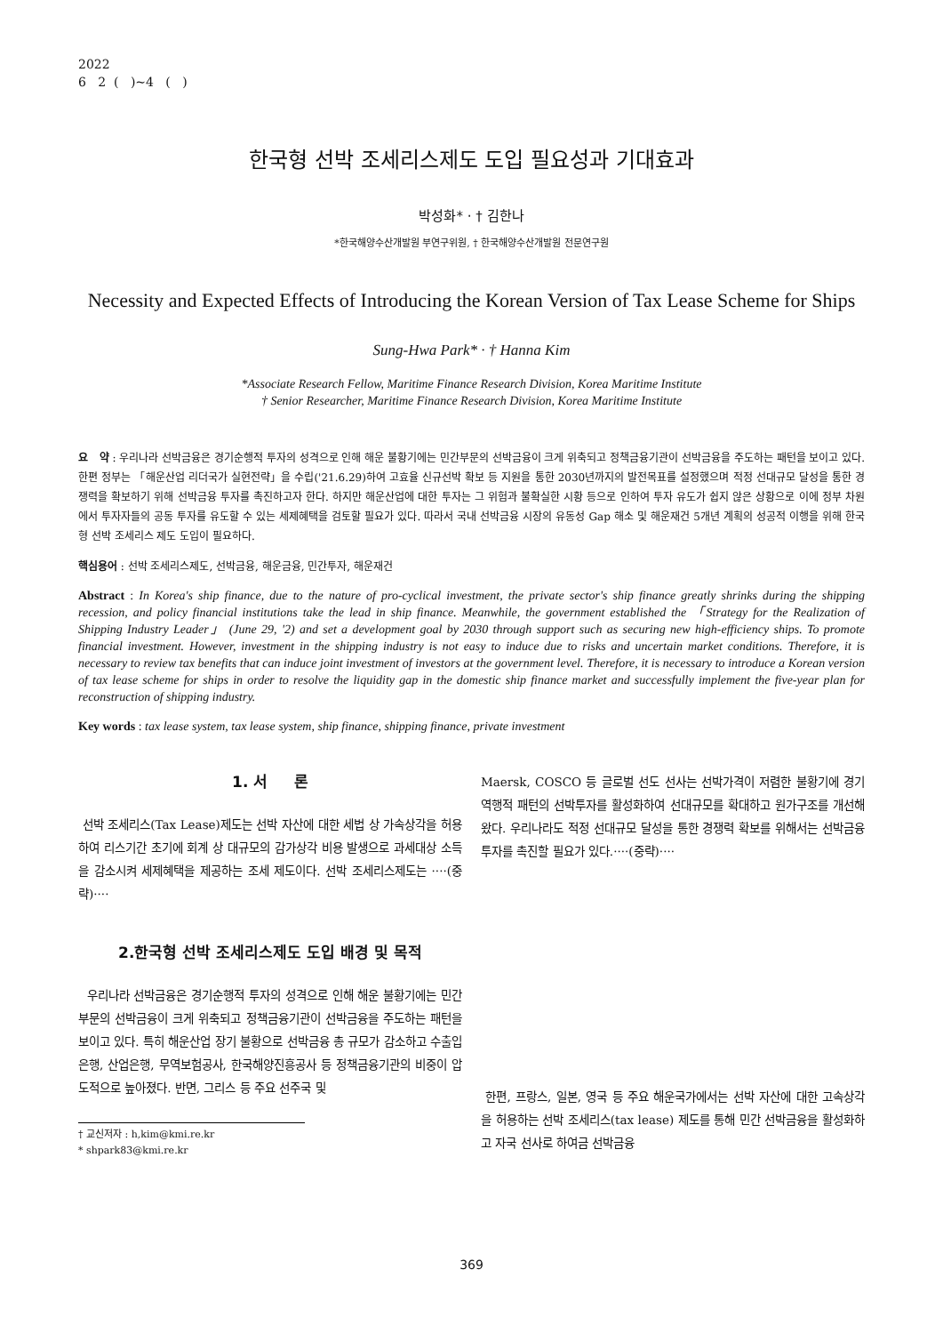2022
6 2 ( )~4 ( )
한국형 선박 조세리스제도 도입 필요성과 기대효과
박성화* · † 김한나
*한국해양수산개발원 부연구위원, † 한국해양수산개발원 전문연구원
Necessity and Expected Effects of Introducing the Korean Version of Tax Lease Scheme for Ships
Sung-Hwa Park* · † Hanna Kim
*Associate Research Fellow, Maritime Finance Research Division, Korea Maritime Institute
† Senior Researcher, Maritime Finance Research Division, Korea Maritime Institute
요 약 : 우리나라 선박금융은 경기순행적 투자의 성격으로 인해 해운 불황기에는 민간부문의 선박금융이 크게 위축되고 정책금융기관이 선박금융을 주도하는 패턴을 보이고 있다. 한편 정부는 「해운산업 리더국가 실현전략」을 수립('21.6.29)하여 고효율 신규선박 확보 등 지원을 통한 2030년까지의 발전목표를 설정했으며 적정 선대규모 달성을 통한 경쟁력을 확보하기 위해 선박금융 투자를 촉진하고자 한다. 하지만 해운산업에 대한 투자는 그 위험과 불확실한 시황 등으로 인하여 투자 유도가 쉽지 않은 상황으로 이에 정부 차원에서 투자자들의 공동 투자를 유도할 수 있는 세제혜택을 검토할 필요가 있다. 따라서 국내 선박금융 시장의 유동성 Gap 해소 및 해운재건 5개년 계획의 성공적 이행을 위해 한국형 선박 조세리스 제도 도입이 필요하다.
핵심용어 : 선박 조세리스제도, 선박금융, 해운금융, 민간투자, 해운재건
Abstract : In Korea's ship finance, due to the nature of pro-cyclical investment, the private sector's ship finance greatly shrinks during the shipping recession, and policy financial institutions take the lead in ship finance. Meanwhile, the government established the 「Strategy for the Realization of Shipping Industry Leader」 (June 29, '2) and set a development goal by 2030 through support such as securing new high-efficiency ships. To promote financial investment. However, investment in the shipping industry is not easy to induce due to risks and uncertain market conditions. Therefore, it is necessary to review tax benefits that can induce joint investment of investors at the government level. Therefore, it is necessary to introduce a Korean version of tax lease scheme for ships in order to resolve the liquidity gap in the domestic ship finance market and successfully implement the five-year plan for reconstruction of shipping industry.
Key words : tax lease system, tax lease system, ship finance, shipping finance, private investment
1. 서 론
선박 조세리스(Tax Lease)제도는 선박 자산에 대한 세법 상 가속상각을 허용하여 리스기간 초기에 회계 상 대규모의 감가상각 비용 발생으로 과세대상 소득을 감소시켜 세제혜택을 제공하는 조세 제도이다. 선박 조세리스제도는 ····(중략)····
2.한국형 선박 조세리스제도 도입 배경 및 목적
우리나라 선박금융은 경기순행적 투자의 성격으로 인해 해운 불황기에는 민간부문의 선박금융이 크게 위축되고 정책금융기관이 선박금융을 주도하는 패턴을 보이고 있다. 특히 해운산업 장기 불황으로 선박금융 총 규모가 감소하고 수출입은행, 산업은행, 무역보험공사, 한국해양진흥공사 등 정책금융기관의 비중이 압도적으로 높아졌다. 반면, 그리스 등 주요 선주국 및
† 교신저자 : h,kim@kmi.re.kr
* shpark83@kmi.re.kr
Maersk, COSCO 등 글로벌 선도 선사는 선박가격이 저렴한 불황기에 경기역행적 패턴의 선박투자를 활성화하여 선대규모를 확대하고 원가구조를 개선해왔다. 우리나라도 적정 선대규모 달성을 통한 경쟁력 확보를 위해서는 선박금융 투자를 촉진할 필요가 있다.····(중략)····
한편, 프랑스, 일본, 영국 등 주요 해운국가에서는 선박 자산에 대한 고속상각을 허용하는 선박 조세리스(tax lease) 제도를 통해 민간 선박금융을 활성화하고 자국 선사로 하여금 선박금융
369